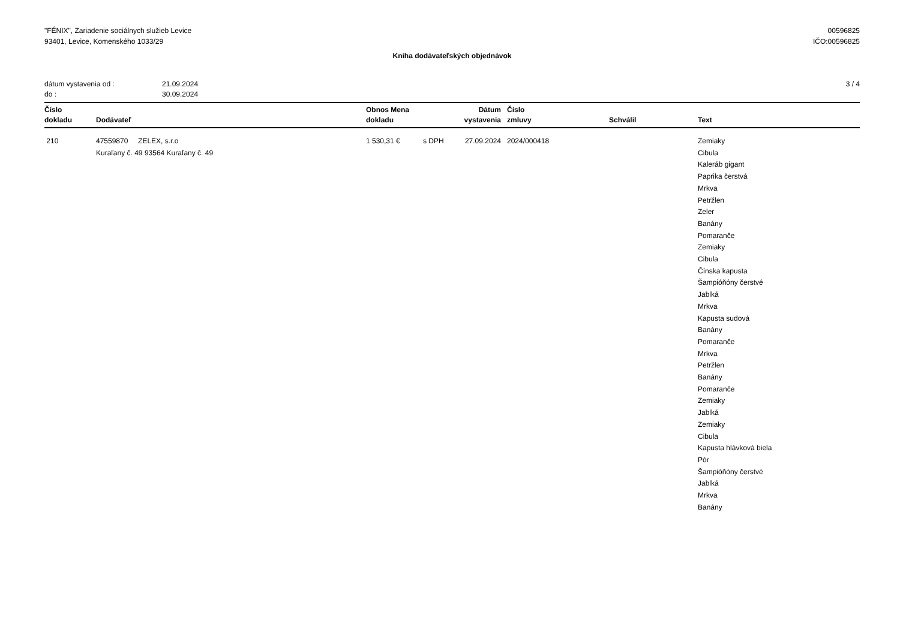"FÉNIX", Zariadenie sociálnych služieb Levice
93401, Levice, Komenského 1033/29
00596825
IČO:00596825
Kniha dodávateľských objednávok
dátum vystavenia od : 21.09.2024
do : 30.09.2024
3 / 4
| Číslo dokladu | Dodávateľ | Obnos Mena dokladu | | Dátum vystavenia | Číslo zmluvy | Schválil | Text |
| --- | --- | --- | --- | --- | --- | --- | --- |
| 210 | 47559870 ZELEX, s.r.o Kuraľany č. 49 93564 Kuraľany č. 49 | 1 530,31 € | s DPH | 27.09.2024 | 2024/000418 | | Zemiaky Cibula Kaleráb gigant Paprika čerstvá Mrkva Petržlen Zeler Banány Pomaranče Zemiaky Cibula Čínska kapusta Šampióňóny čerstvé Jablká Mrkva Kapusta sudová Banány Pomaranče Mrkva Petržlen Banány Pomaranče Zemiaky Jablká Zemiaky Cibula Kapusta hlávková biela Pór Šampióňóny čerstvé Jablká Mrkva Banány |